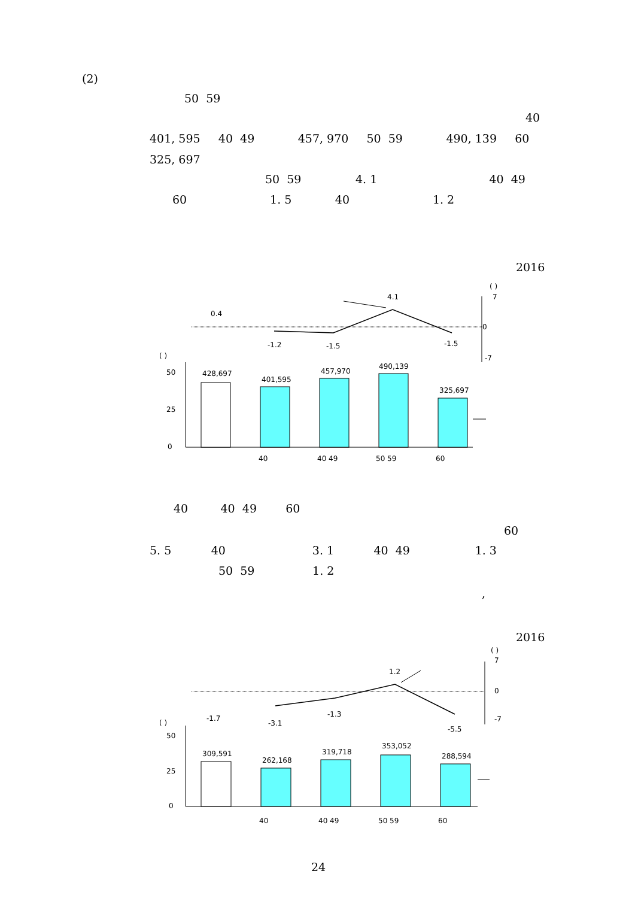(2)
50 59
40
401, 595 40 49 457, 970 50 59 490, 139 60
325, 697
50 59 4. 1 40 49
60 1. 5 40 1. 2
2016
( )
7
0
-7
0.4
4.1
-1.2
-1.5
-1.5
( )
50
25
0
428,697
401,595
457,970
490,139
325,697
40
40 49
50 59
60
40 40 49 60
60
5. 5 40 3. 1 40 49 1. 3
50 59 1. 2
,
2016
( )
7
0
-7
-1.7
-3.1
-1.3
1.2
-5.5
( )
50
25
0
309,591
262,168
319,718
353,052
288,594
40
40 49
50 59
60
24